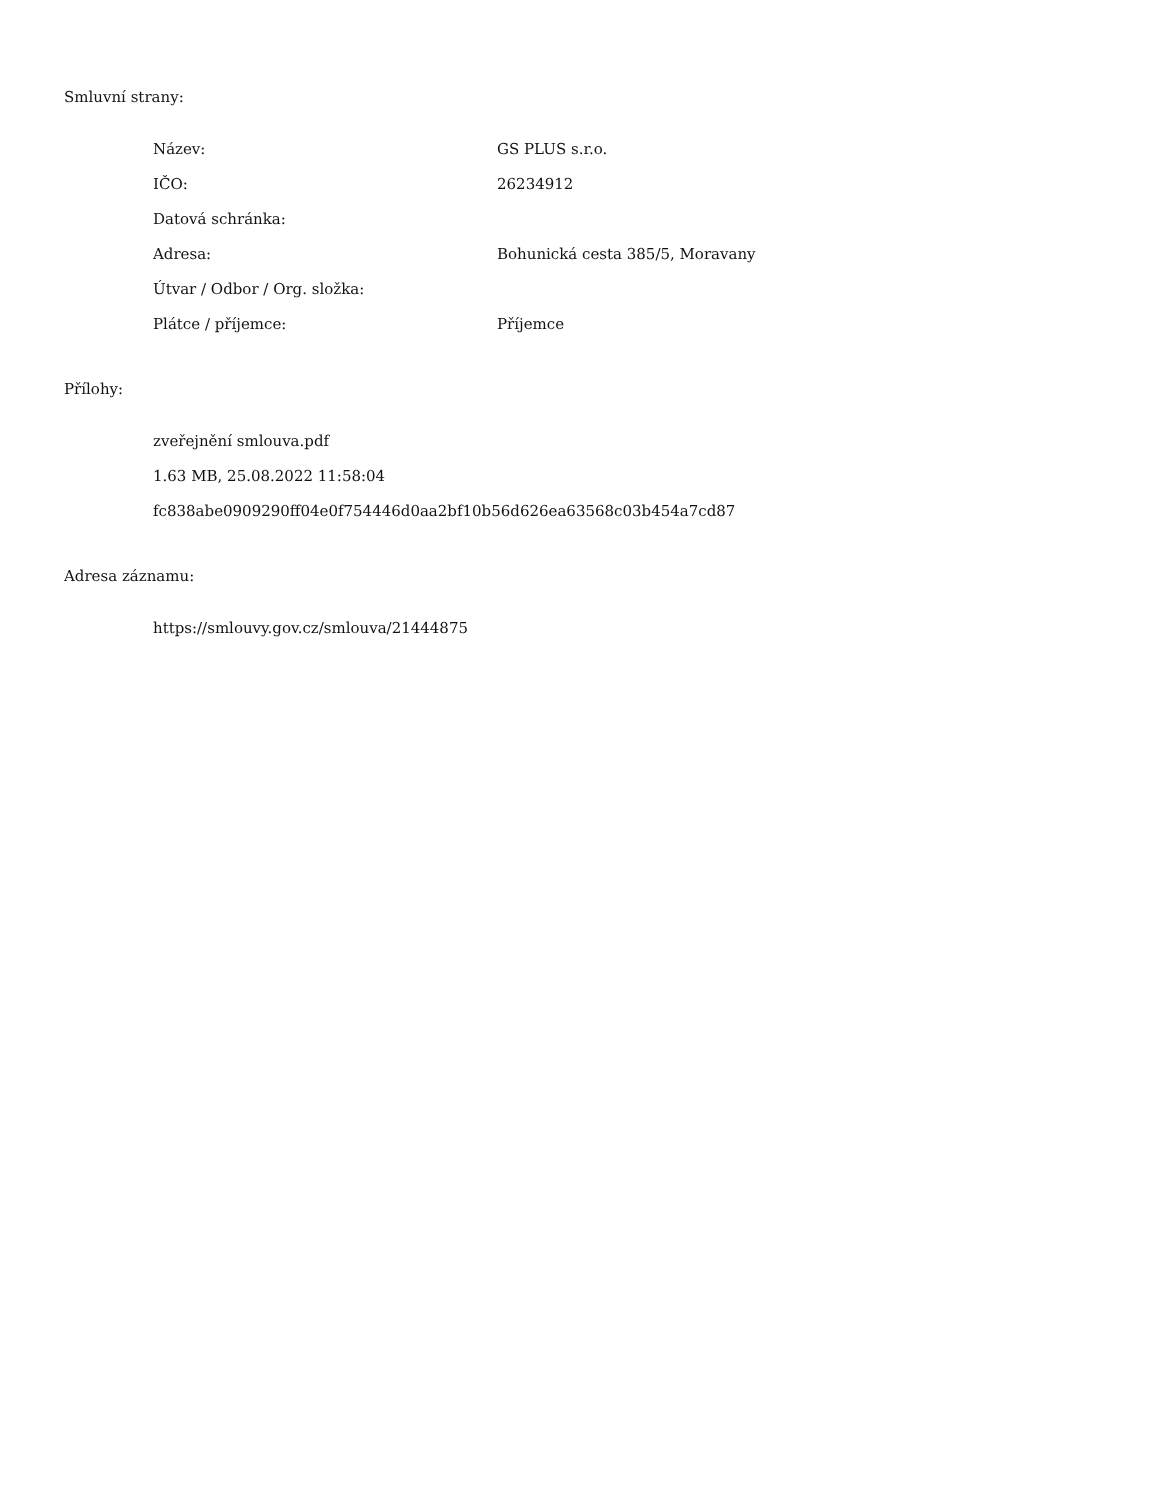Smluvní strany:
| Název: | GS PLUS s.r.o. |
| IČO: | 26234912 |
| Datová schránka: | |
| Adresa: | Bohunická cesta 385/5, Moravany |
| Útvar / Odbor / Org. složka: | |
| Plátce / příjemce: | Příjemce |
Přílohy:
zveřejnění smlouva.pdf
1.63 MB, 25.08.2022 11:58:04
fc838abe0909290ff04e0f754446d0aa2bf10b56d626ea63568c03b454a7cd87
Adresa záznamu:
https://smlouvy.gov.cz/smlouva/21444875